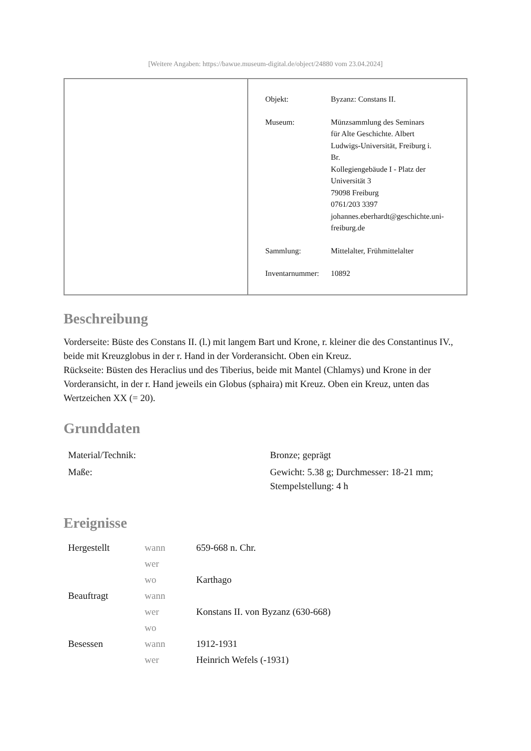[Weitere Angaben: https://bawue.museum-digital.de/object/24880 vom 23.04.2024]
| Objekt: | Byzanz: Constans II. |
| Museum: | Münzsammlung des Seminars für Alte Geschichte. Albert Ludwigs-Universität, Freiburg i. Br. Kollegiengebäude I - Platz der Universität 3 79098 Freiburg 0761/203 3397 johannes.eberhardt@geschichte.uni- freiburg.de |
| Sammlung: | Mittelalter, Frühmittelalter |
| Inventarnummer: | 10892 |
Beschreibung
Vorderseite: Büste des Constans II. (l.) mit langem Bart und Krone, r. kleiner die des Constantinus IV., beide mit Kreuzglobus in der r. Hand in der Vorderansicht. Oben ein Kreuz.
Rückseite: Büsten des Heraclius und des Tiberius, beide mit Mantel (Chlamys) und Krone in der Vorderansicht, in der r. Hand jeweils ein Globus (sphaira) mit Kreuz. Oben ein Kreuz, unten das Wertzeichen XX (= 20).
Grunddaten
| Material/Technik: | Bronze; geprägt |
| Maße: | Gewicht: 5.38 g; Durchmesser: 18-21 mm; Stempelstellung: 4 h |
Ereignisse
| Hergestellt | wann | 659-668 n. Chr. |
| | wer | |
| | wo | Karthago |
| Beauftragt | wann | |
| | wer | Konstans II. von Byzanz (630-668) |
| | wo | |
| Besessen | wann | 1912-1931 |
| | wer | Heinrich Wefels (-1931) |